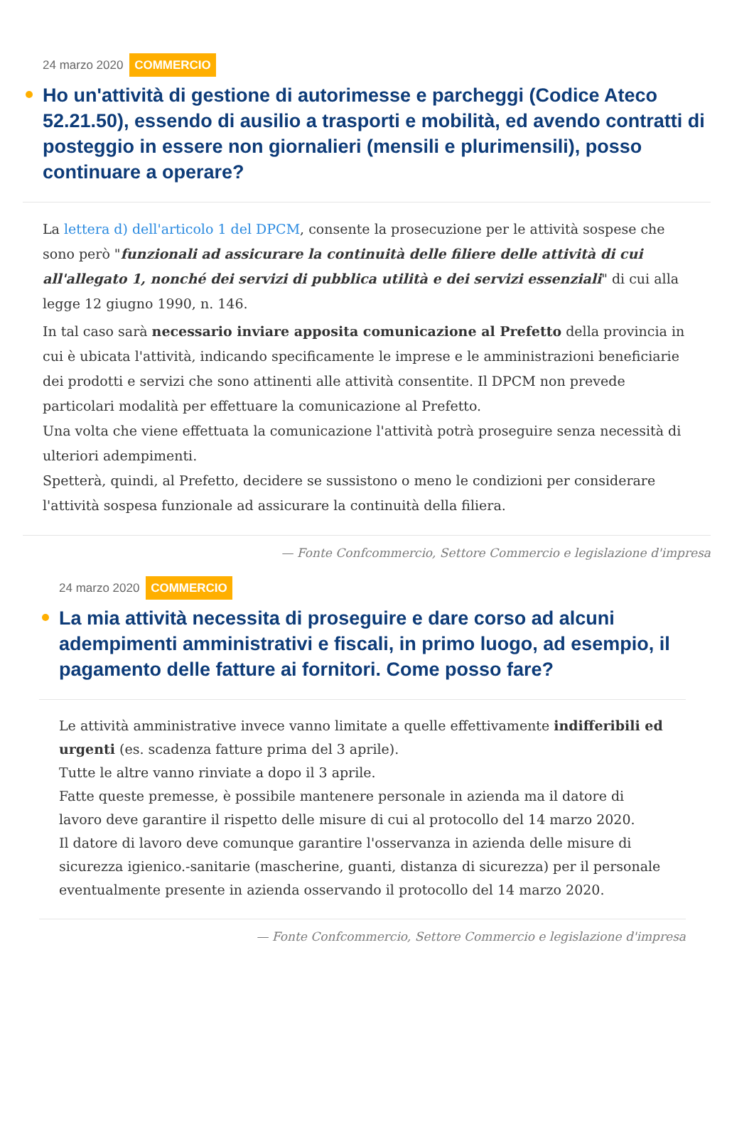24 marzo 2020 COMMERCIO
Ho un'attività di gestione di autorimesse e parcheggi (Codice Ateco 52.21.50), essendo di ausilio a trasporti e mobilità, ed avendo contratti di posteggio in essere non giornalieri (mensili e plurimensili), posso continuare a operare?
La lettera d) dell'articolo 1 del DPCM, consente la prosecuzione per le attività sospese che sono però "funzionali ad assicurare la continuità delle filiere delle attività di cui all'allegato 1, nonché dei servizi di pubblica utilità e dei servizi essenziali" di cui alla legge 12 giugno 1990, n. 146.
In tal caso sarà necessario inviare apposita comunicazione al Prefetto della provincia in cui è ubicata l'attività, indicando specificamente le imprese e le amministrazioni beneficiarie dei prodotti e servizi che sono attinenti alle attività consentite. Il DPCM non prevede particolari modalità per effettuare la comunicazione al Prefetto.
Una volta che viene effettuata la comunicazione l'attività potrà proseguire senza necessità di ulteriori adempimenti.
Spetterà, quindi, al Prefetto, decidere se sussistono o meno le condizioni per considerare l'attività sospesa funzionale ad assicurare la continuità della filiera.
— Fonte Confcommercio, Settore Commercio e legislazione d'impresa
24 marzo 2020 COMMERCIO
La mia attività necessita di proseguire e dare corso ad alcuni adempimenti amministrativi e fiscali, in primo luogo, ad esempio, il pagamento delle fatture ai fornitori. Come posso fare?
Le attività amministrative invece vanno limitate a quelle effettivamente indifferibili ed urgenti (es. scadenza fatture prima del 3 aprile).
Tutte le altre vanno rinviate a dopo il 3 aprile.
Fatte queste premesse, è possibile mantenere personale in azienda ma il datore di lavoro deve garantire il rispetto delle misure di cui al protocollo del 14 marzo 2020.
Il datore di lavoro deve comunque garantire l'osservanza in azienda delle misure di sicurezza igienico.-sanitarie (mascherine, guanti, distanza di sicurezza) per il personale eventualmente presente in azienda osservando il protocollo del 14 marzo 2020.
— Fonte Confcommercio, Settore Commercio e legislazione d'impresa